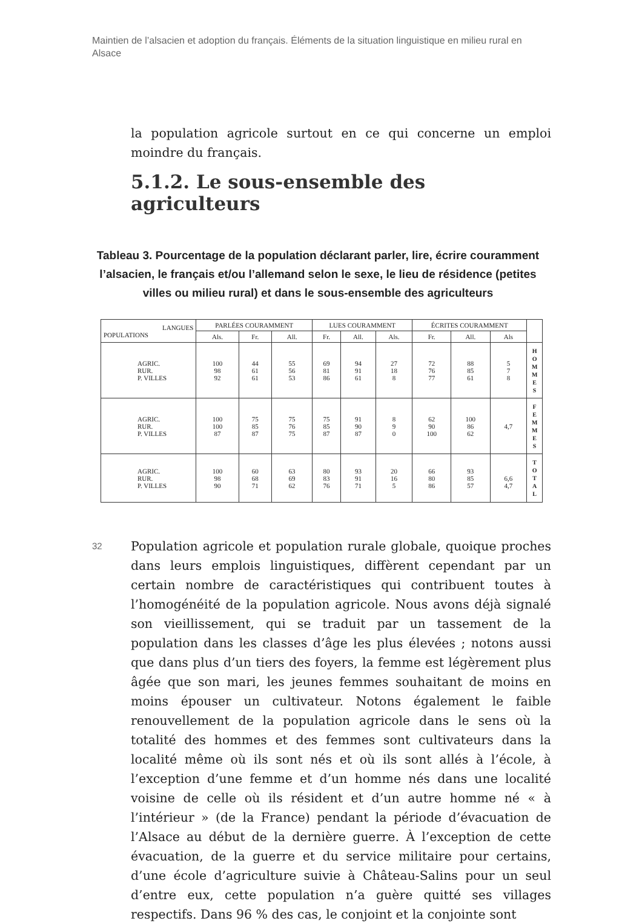Maintien de l’alsacien et adoption du français. Éléments de la situation linguistique en milieu rural en Alsace
la population agricole surtout en ce qui concerne un emploi moindre du français.
5.1.2. Le sous-ensemble des agriculteurs
Tableau 3. Pourcentage de la population déclarant parler, lire, écrire couramment l’alsacien, le français et/ou l’allemand selon le sexe, le lieu de résidence (petites villes ou milieu rural) et dans le sous-ensemble des agriculteurs
| LANGUES POPULATIONS | PARLÉES COURAMMENT | | | LUES COURAMMENT | | | ÉCRITES COURAMMENT | | | |
| --- | --- | --- | --- | --- | --- | --- | --- | --- | --- | --- |
| | Als. | Fr. | All. | Fr. | All. | Als. | Fr. | All. | Als | |
| AGRIC. RUR. P. VILLES | 100 98 92 | 44 61 61 | 55 56 53 | 69 81 86 | 94 91 61 | 27 18 8 | 72 76 77 | 88 85 61 | 5 7 8 | H O M M E S |
| AGRIC. RUR. P. VILLES | 100 100 87 | 75 85 87 | 75 76 75 | 75 85 87 | 91 90 87 | 8 9 0 | 62 90 100 | 100 86 62 | 4,7 | F E M M E S |
| AGRIC. RUR. P. VILLES | 100 98 90 | 60 68 71 | 63 69 62 | 80 83 76 | 93 91 71 | 20 16 5 | 66 80 86 | 93 85 57 | 6,6 4,7 | T O T A L |
32 Population agricole et population rurale globale, quoique proches dans leurs emplois linguistiques, diffèrent cependant par un certain nombre de caractéristiques qui contribuent toutes à l’homogénéité de la population agricole. Nous avons déjà signalé son vieillissement, qui se traduit par un tassement de la population dans les classes d’âge les plus élevées ; notons aussi que dans plus d’un tiers des foyers, la femme est légèrement plus âgée que son mari, les jeunes femmes souhaitant de moins en moins épouser un cultivateur. Notons également le faible renouvellement de la population agricole dans le sens où la totalité des hommes et des femmes sont cultivateurs dans la localité même où ils sont nés et où ils sont allés à l’école, à l’exception d’une femme et d’un homme nés dans une localité voisine de celle où ils résident et d’un autre homme né « à l’intérieur » (de la France) pendant la période d’évacuation de l’Alsace au début de la dernière guerre. À l’exception de cette évacuation, de la guerre et du service militaire pour certains, d’une école d’agriculture suivie à Château-Salins pour un seul d’entre eux, cette population n’a guère quitté ses villages respectifs. Dans 96 % des cas, le conjoint et la conjointe sont